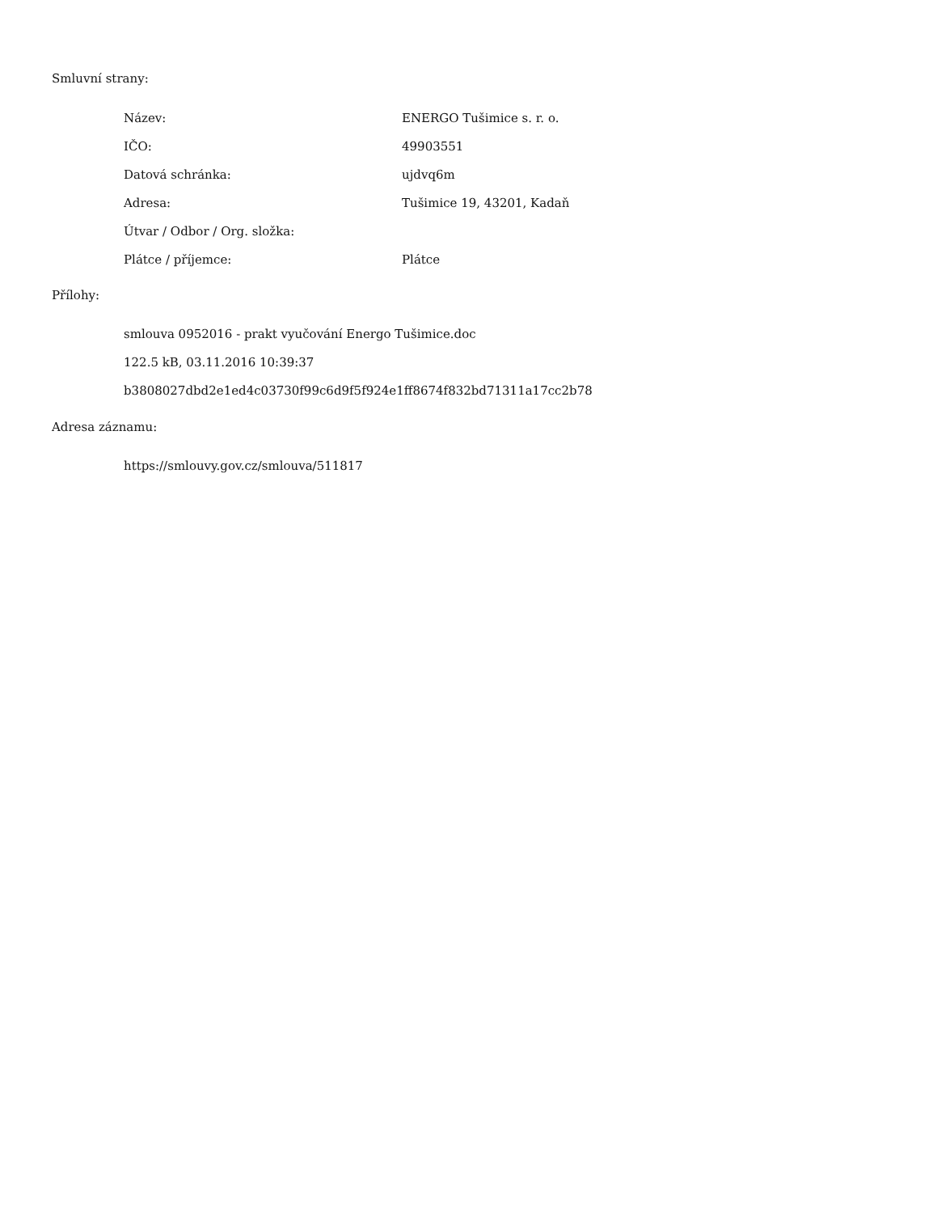Smluvní strany:
| Název: | ENERGO Tušimice s. r. o. |
| IČO: | 49903551 |
| Datová schránka: | ujdvq6m |
| Adresa: | Tušimice 19, 43201, Kadaň |
| Útvar / Odbor / Org. složka: | |
| Plátce / příjemce: | Plátce |
Přílohy:
smlouva 0952016 - prakt vyučování Energo Tušimice.doc
122.5 kB, 03.11.2016 10:39:37
b3808027dbd2e1ed4c03730f99c6d9f5f924e1ff8674f832bd71311a17cc2b78
Adresa záznamu:
https://smlouvy.gov.cz/smlouva/511817